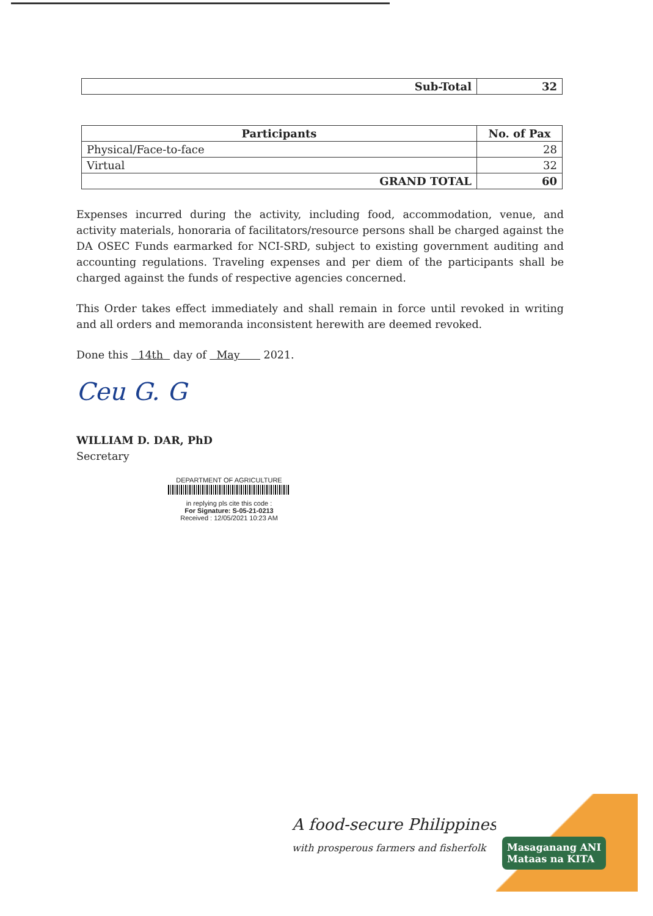| Sub-Total | 32 |
| Participants | No. of Pax |
| --- | --- |
| Physical/Face-to-face | 28 |
| Virtual | 32 |
| GRAND TOTAL | 60 |
Expenses incurred during the activity, including food, accommodation, venue, and activity materials, honoraria of facilitators/resource persons shall be charged against the DA OSEC Funds earmarked for NCI-SRD, subject to existing government auditing and accounting regulations. Traveling expenses and per diem of the participants shall be charged against the funds of respective agencies concerned.
This Order takes effect immediately and shall remain in force until revoked in writing and all orders and memoranda inconsistent herewith are deemed revoked.
Done this 14th day of May 2021.
Ceu G. G
WILLIAM D. DAR, PhD
Secretary
DEPARTMENT OF AGRICULTURE
in replying pls cite this code :
For Signature: S-05-21-0213
Received : 12/05/2021 10:23 AM
A food-secure Philippines
with prosperous farmers and fisherfolk
Masaganang ANI
Mataas na KITA